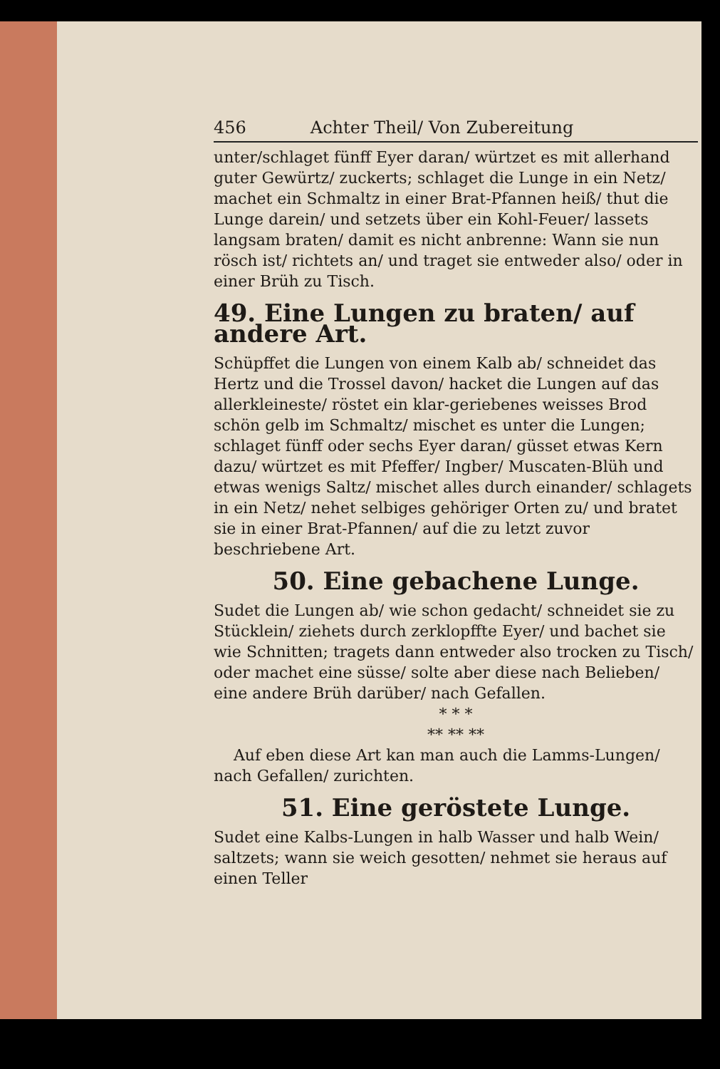456 Achter Theil/ Von Zubereitung
unter/schlaget fünff Eyer daran/ würtzet es mit allerhand guter Gewürtz/ zuckerts; schlaget die Lunge in ein Netz/ machet ein Schmaltz in einer Brat-Pfannen heiß/ thut die Lunge darein/ und setzets über ein Kohl-Feuer/ lassets langsam braten/ damit es nicht anbrenne: Wann sie nun rösch ist/ richtets an/ und traget sie entweder also/ oder in einer Brüh zu Tisch.
49. Eine Lungen zu braten/ auf andere Art.
Schüpffet die Lungen von einem Kalb ab/ schneidet das Hertz und die Trossel davon/ hacket die Lungen auf das allerkleineste/ röstet ein klar-geriebenes weisses Brod schön gelb im Schmaltz/ mischet es unter die Lungen; schlaget fünff oder sechs Eyer daran/ güsset etwas Kern dazu/ würtzet es mit Pfeffer/ Ingber/ Muscaten-Blüh und etwas wenigs Saltz/ mischet alles durch einander/ schlagets in ein Netz/ nehet selbiges gehöriger Orten zu/ und bratet sie in einer Brat-Pfannen/ auf die zu letzt zuvor beschriebene Art.
50. Eine gebachene Lunge.
Sudet die Lungen ab/ wie schon gedacht/ schneidet sie zu Stücklein/ ziehets durch zerklopffte Eyer/ und bachet sie wie Schnitten; tragets dann entweder also trocken zu Tisch/ oder machet eine süsse/ solte aber diese nach Belieben/ eine andere Brüh darüber/ nach Gefallen.
* * *
** ** **
Auf eben diese Art kan man auch die Lamms-Lungen/ nach Gefallen/ zurichten.
51. Eine geröstete Lunge.
Sudet eine Kalbs-Lungen in halb Wasser und halb Wein/ saltzets; wann sie weich gesotten/ nehmet sie heraus auf einen Teller